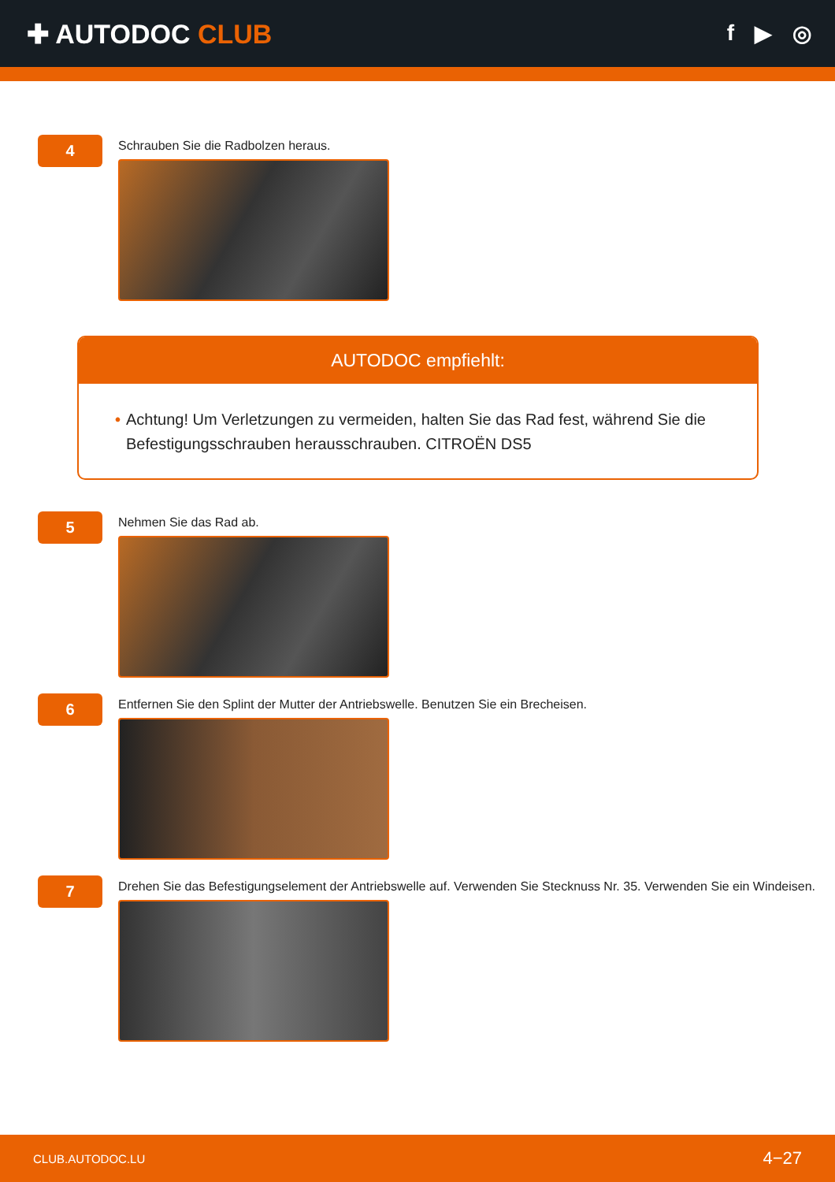✚ AUTODOC CLUB
f ▶ ◎
4
Schrauben Sie die Radbolzen heraus.
AUTODOC empfiehlt:
• Achtung! Um Verletzungen zu vermeiden, halten Sie das Rad fest, während Sie die Befestigungsschrauben herausschrauben. CITROËN DS5
5
Nehmen Sie das Rad ab.
6
Entfernen Sie den Splint der Mutter der Antriebswelle. Benutzen Sie ein Brecheisen.
7
Drehen Sie das Befestigungselement der Antriebswelle auf. Verwenden Sie Stecknuss Nr. 35. Verwenden Sie ein Windeisen.
CLUB.AUTODOC.LU 4−27